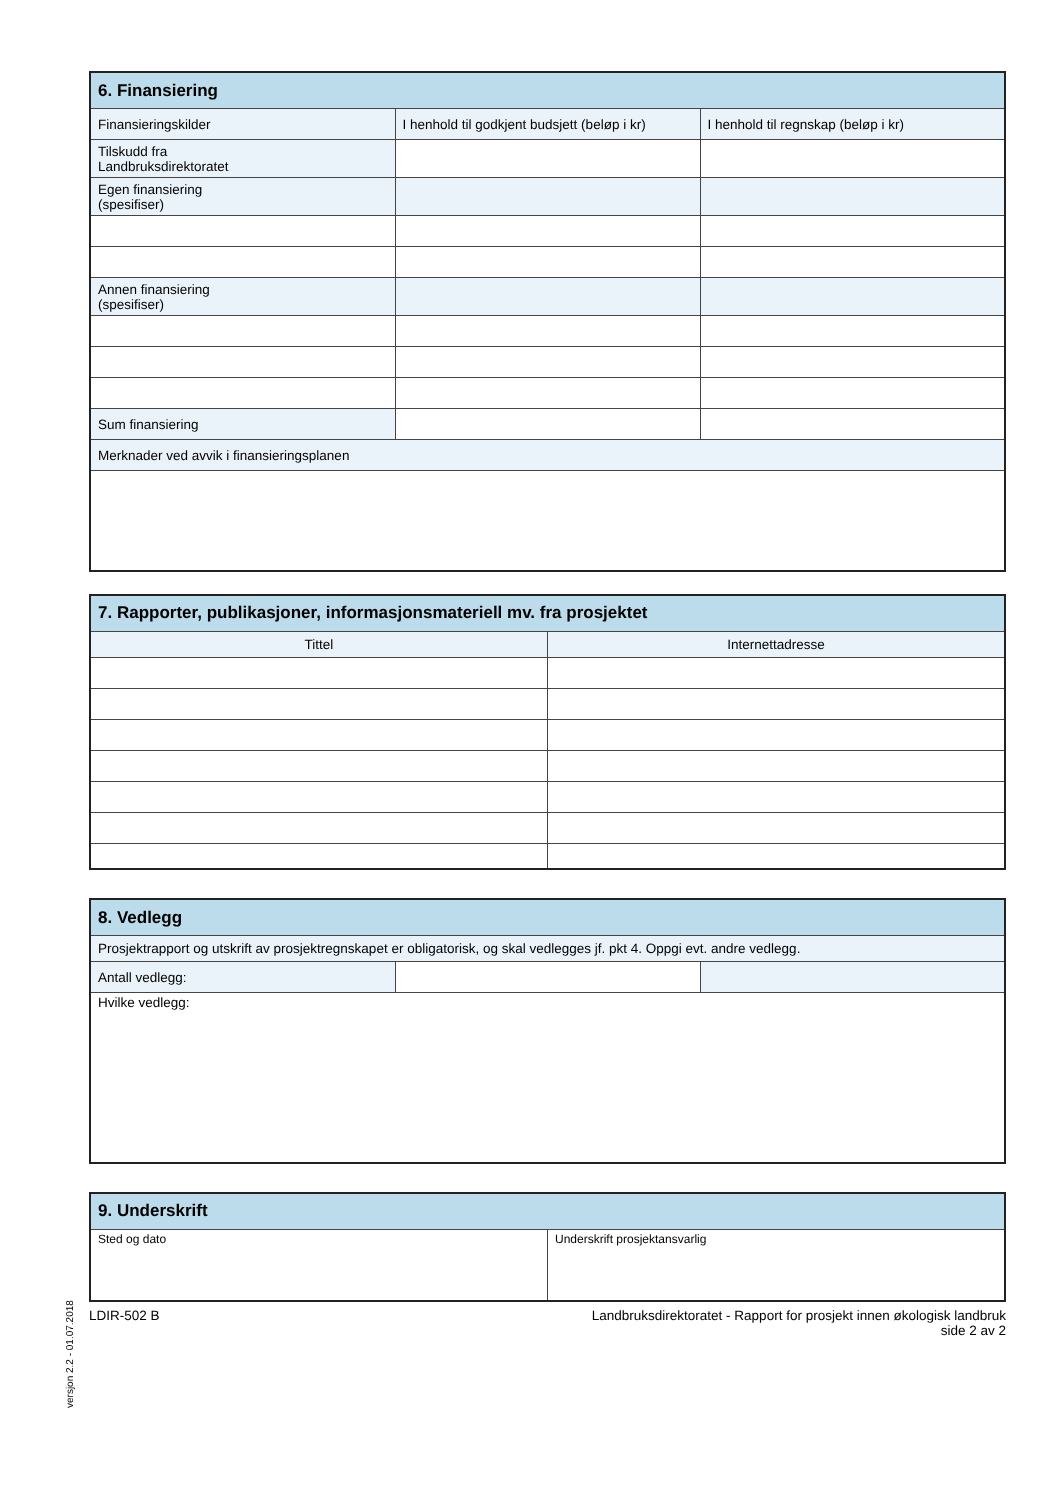| 6. Finansiering | | |
| --- | --- | --- |
| Finansieringskilder | I henhold til godkjent budsjett (beløp i kr) | I henhold til regnskap (beløp i kr) |
| Tilskudd fra Landbruksdirektoratet | | |
| Egen finansiering (spesifiser) | | |
| Annen finansiering (spesifiser) | | |
| Sum finansiering | | |
| Merknader ved avvik i finansieringsplanen | | |
| 7. Rapporter, publikasjoner, informasjonsmateriell mv. fra prosjektet | |
| --- | --- |
| Tittel | Internettadresse |
| 8. Vedlegg | | |
| --- | --- | --- |
| Prosjektrapport og utskrift av prosjektregnskapet er obligatorisk, og skal vedlegges jf. pkt 4. Oppgi evt. andre vedlegg. | | |
| Antall vedlegg: | | |
| Hvilke vedlegg: | | |
| 9. Underskrift | |
| --- | --- |
| Sted og dato | Underskrift prosjektansvarlig |
versjon 2.2 - 01.07.2018
LDIR-502 B Landbruksdirektoratet - Rapport for prosjekt innen økologisk landbruk
side 2 av 2